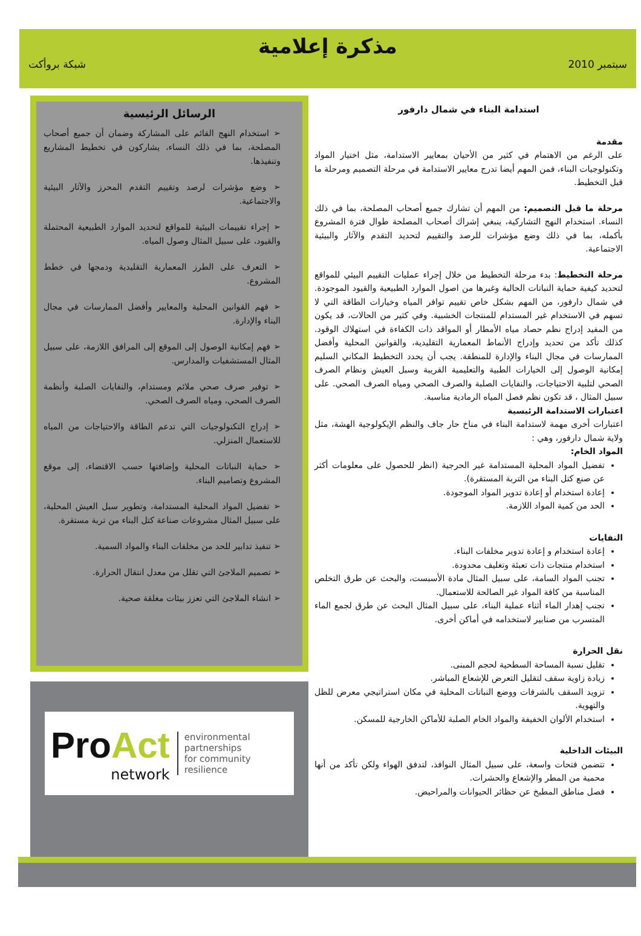مذكرة إعلامية
سبتمبر 2010 شبكة بروأكت
استدامة البناء في شمال دارفور
مقدمة
على الرغم من الاهتمام في كثير من الأحيان بمعايير الاستدامة، مثل اختيار المواد وتكنولوجيات البناء، فمن المهم أيضا تدرج معايير الاستدامة في مرحلة التصميم ومرحلة ما قبل التخطيط.
مرحلة ما قبل التصميم: من المهم أن تشارك جميع أصحاب المصلحة، بما في ذلك النساء. استخدام النهج التشاركية، ينبغي إشراك أصحاب المصلحة طوال فترة المشروع بأكمله، بما في ذلك وضع مؤشرات للرصد والتقييم لتحديد التقدم والآثار والبيئية الاجتماعية.
مرحلة التخطيط: بدء مرحلة التخطيط من خلال إجراء عمليات التقييم البيئي للمواقع لتحديد كيفية حماية النباتات الحالية وغيرها من اصول الموارد الطبيعية والقيود الموجودة. في شمال دارفور، من المهم بشكل خاص تقييم توافر المياه وخيارات الطاقة التي لا تسهم في الاستخدام غير المستدام للمنتجات الخشبية. وفي كثير من الحالات، قد يكون من المفيد إدراج نظم حصاد مياه الأمطار أو المواقد ذات الكفاءة في استهلاك الوقود. كذلك تأكد من تحديد وإدراج الأنماط المعمارية التقليدية، والقوانين المحلية وأفضل الممارسات في مجال البناء والإدارة للمنطقة. يجب أن يحدد التخطيط المكاني السليم إمكانية الوصول إلى الخيارات الطبية والتعليمية القريبة وسبل العيش ونظام الصرف الصحي لتلبية الاحتياجات، والنفايات الصلبة والصرف الصحي ومياه الصرف الصحي. على سبيل المثال ، قد تكون نظم فصل المياه الرمادية مناسبة.
اعتبارات الاستدامة الرئيسية
اعتبارات أخرى مهمة لاستدامة البناء في مناخ حار جاف والنظم الإيكولوجية الهشة، مثل ولاية شمال دارفور، وهي :
المواد الخام:
تفضيل المواد المحلية المستدامة غير الحرجية (انظر للحصول على معلومات أكثر عن صنع كتل البناء من التربة المستقرة).
إعادة استخدام أو إعادة تدوير المواد الموجودة.
الحد من كمية المواد اللازمة.
النفايات
إعادة استخدام و إعادة تدوير مخلفات البناء.
استخدام منتجات ذات تعبئة وتغليف محدودة.
تجنب المواد السامة، على سبيل المثال مادة الأسبست، والبحث عن طرق التخلص المناسبة من كافة المواد غير الصالحة للاستعمال.
تجنب إهدار الماء أثناء عملية البناء، على سبيل المثال البحث عن طرق لجمع الماء المتسرب من صنابير لاستخدامه في أماكن أخرى.
نقل الحرارة
تقليل نسبة المساحة السطحية لحجم المبنى.
زيادة زاوية سقف لتقليل التعرض للإشعاع المباشر.
تزويد السقف بالشرفات ووضع النباتات المحلية في مكان استراتيجي معرض للظل والتهوية.
استخدام الألوان الخفيفة والمواد الخام الصلبة للأماكن الخارجية للمسكن.
البيئات الداخلية
تتضمن فتحات واسعة، على سبيل المثال النوافذ، لتدفق الهواء ولكن تأكد من أنها محمية من المطر والإشعاع والحشرات.
فصل مناطق المطبخ عن حظائر الحيوانات والمراحيض.
الرسائل الرئيسية
➢ استخدام النهج القائم على المشاركة وضمان أن جميع أصحاب المصلحة، بما في ذلك النساء، يشاركون في تخطيط المشاريع وتنفيذها.
➢ وضع مؤشرات لرصد وتقييم التقدم المحرز والآثار البيئية والاجتماعية.
➢ إجراء تقييمات البيئية للمواقع لتحديد الموارد الطبيعية المحتملة والقيود، على سبيل المثال وصول المياه.
➢ التعرف على الطرز المعمارية التقليدية ودمجها في خطط المشروع.
➢ فهم القوانين المحلية والمعايير وأفضل الممارسات في مجال البناء والإدارة.
➢ فهم إمكانية الوصول إلى الموقع إلى المرافق اللازمة، على سبيل المثال المستشفيات والمدارس.
➢ توفير صرف صحي ملائم ومستدام، والنفايات الصلبة وأنظمة الصرف الصحي، ومياه الصرف الصحي.
➢ إدراج التكنولوجيات التي تدعم الطاقة والاحتياجات من المياه للاستعمال المنزلي.
➢ حماية النباتات المحلية وإضافتها حسب الاقتضاء، إلى موقع المشروع وتصاميم البناء.
➢ تفضيل المواد المحلية المستدامة، وتطوير سبل العيش المحلية، على سبيل المثال مشروعات صناعة كتل البناء من تربة مستقرة.
➢ تنفيذ تدابير للحد من مخلفات البناء والمواد السمية.
➢ تصميم الملاجئ التي تقلل من معدل انتقال الحرارة.
➢ انشاء الملاجئ التي تعزز بيئات مغلقة صحية.
Pro Act
network
environmental partnerships
for community resilience